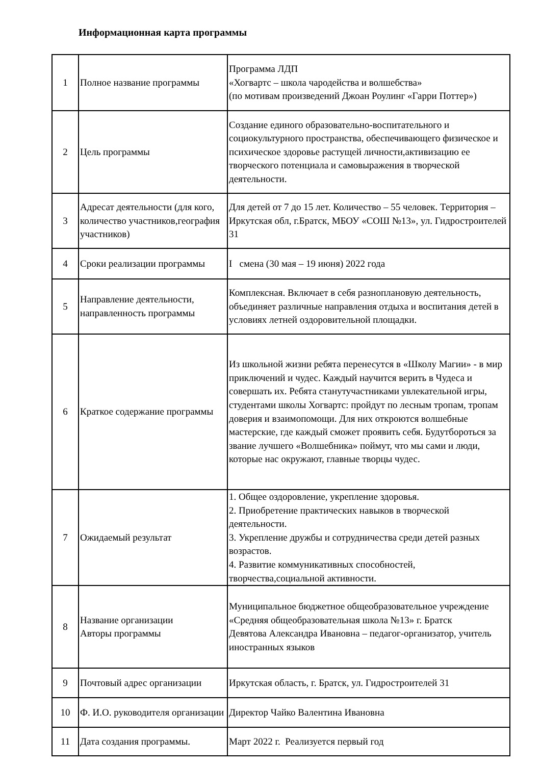Информационная карта программы
| 1 | Полное название программы | Программа ЛДП «Хогвартс – школа чародейства и волшебства» (по мотивам произведений Джоан Роулинг «Гарри Поттер») |
| 2 | Цель программы | Создание единого образовательно-воспитательного и социокультурного пространства, обеспечивающего физическое и психическое здоровье растущей личности,активизацию ее творческого потенциала и самовыражения в творческой деятельности. |
| 3 | Адресат деятельности (для кого, количество участников,география участников) | Для детей от 7 до 15 лет. Количество – 55 человек. Территория –Иркутская обл, г.Братск, МБОУ «СОШ №13», ул. Гидростроителей 31 |
| 4 | Сроки реализации программы | I смена (30 мая – 19 июня) 2022 года |
| 5 | Направление деятельности, направленность программы | Комплексная. Включает в себя разноплановую деятельность, объединяет различные направления отдыха и воспитания детей в условиях летней оздоровительной площадки. |
| 6 | Краткое содержание программы | Из школьной жизни ребята перенесутся в «Школу Магии» - в мир приключений и чудес. Каждый научится верить в Чудеса и совершать их. Ребята станутучастниками увлекательной игры, студентами школы Хогвартс: пройдут по лесным тропам, тропам доверия и взаимопомощи. Для них откроются волшебные мастерские, где каждый сможет проявить себя. Будутбороться за звание лучшего «Волшебника» поймут, что мы сами и люди, которые нас окружают, главные творцы чудес. |
| 7 | Ожидаемый результат | 1. Общее оздоровление, укрепление здоровья. 2. Приобретение практических навыков в творческой деятельности. 3. Укрепление дружбы и сотрудничества среди детей разных возрастов. 4. Развитие коммуникативных способностей, творчества,социальной активности. |
| 8 | Название организации Авторы программы | Муниципальное бюджетное общеобразовательное учреждение «Средняя общеобразовательная школа №13» г. Братск Девятова Александра Ивановна – педагог-организатор, учитель иностранных языков |
| 9 | Почтовый адрес организации | Иркутская область, г. Братск, ул. Гидростроителей 31 |
| 10 | Ф. И.О. руководителя организации | Директор Чайко Валентина Ивановна |
| 11 | Дата создания программы. | Март 2022 г. Реализуется первый год |